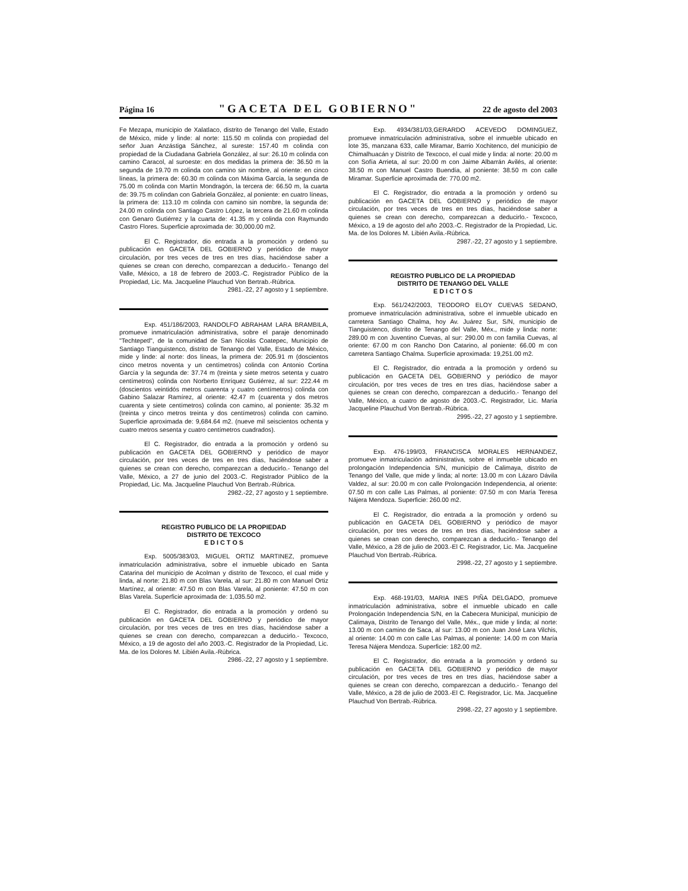Página 16 "GACETA DEL GOBIERNO" 22 de agosto del 2003
Fe Mezapa, municipio de Xalatlaco, distrito de Tenango del Valle, Estado de México, mide y linde: al norte: 115.50 m colinda con propiedad del señor Juan Anzástiga Sánchez, al sureste: 157.40 m colinda con propiedad de la Ciudadana Gabriela González, al sur: 26.10 m colinda con camino Caracol, al suroeste: en dos medidas la primera de: 36.50 m la segunda de 19.70 m colinda con camino sin nombre, al oriente: en cinco líneas, la primera de: 60.30 m colinda con Máxima García, la segunda de 75.00 m colinda con Martín Mondragón, la tercera de: 66.50 m, la cuarta de: 39.75 m colindan con Gabriela González, al poniente: en cuatro líneas, la primera de: 113.10 m colinda con camino sin nombre, la segunda de: 24.00 m colinda con Santiago Castro López, la tercera de 21.60 m colinda con Genaro Gutiérrez y la cuarta de: 41.35 m y colinda con Raymundo Castro Flores. Superficie aproximada de: 30,000.00 m2.
El C. Registrador, dio entrada a la promoción y ordenó su publicación en GACETA DEL GOBIERNO y periódico de mayor circulación, por tres veces de tres en tres días, haciéndose saber a quienes se crean con derecho, comparezcan a deducirlo.- Tenango del Valle, México, a 18 de febrero de 2003.-C. Registrador Público de la Propiedad, Lic. Ma. Jacqueline Plauchud Von Bertrab.-Rúbrica.
2981.-22, 27 agosto y 1 septiembre.
Exp. 451/186/2003, RANDOLFO ABRAHAM LARA BRAMBILA, promueve inmatriculación administrativa, sobre el paraje denominado "Techtepetl", de la comunidad de San Nicolás Coatepec, Municipio de Santiago Tianguistenco, distrito de Tenango del Valle, Estado de México, mide y linde: al norte: dos líneas, la primera de: 205.91 m (doscientos cinco metros noventa y un centímetros) colinda con Antonio Cortina García y la segunda de: 37.74 m (treinta y siete metros setenta y cuatro centímetros) colinda con Norberto Enríquez Gutiérrez, al sur: 222.44 m (doscientos veintidós metros cuarenta y cuatro centímetros) colinda con Gabino Salazar Ramírez, al oriente: 42.47 m (cuarenta y dos metros cuarenta y siete centímetros) colinda con camino, al poniente: 35.32 m (treinta y cinco metros treinta y dos centímetros) colinda con camino. Superficie aproximada de: 9,684.64 m2. (nueve mil seiscientos ochenta y cuatro metros sesenta y cuatro centímetros cuadrados).
El C. Registrador, dio entrada a la promoción y ordenó su publicación en GACETA DEL GOBIERNO y periódico de mayor circulación, por tres veces de tres en tres días, haciéndose saber a quienes se crean con derecho, comparezcan a deducirlo.- Tenango del Valle, México, a 27 de junio del 2003.-C. Registrador Público de la Propiedad, Lic. Ma. Jacqueline Plauchud Von Bertrab.-Rúbrica.
2982.-22, 27 agosto y 1 septiembre.
REGISTRO PUBLICO DE LA PROPIEDAD
DISTRITO DE TEXCOCO
E D I C T O S
Exp. 5005/383/03, MIGUEL ORTIZ MARTINEZ, promueve inmatriculación administrativa, sobre el inmueble ubicado en Santa Catarina del municipio de Acolman y distrito de Texcoco, el cual mide y linda, al norte: 21.80 m con Blas Varela, al sur: 21.80 m con Manuel Ortiz Martínez, al oriente: 47.50 m con Blas Varela, al poniente: 47.50 m con Blas Varela. Superficie aproximada de: 1,035.50 m2.
El C. Registrador, dio entrada a la promoción y ordenó su publicación en GACETA DEL GOBIERNO y periódico de mayor circulación, por tres veces de tres en tres días, haciéndose saber a quienes se crean con derecho, comparezcan a deducirlo.- Texcoco, México, a 19 de agosto del año 2003.-C. Registrador de la Propiedad, Lic. Ma. de los Dolores M. Libién Avila.-Rúbrica.
2986.-22, 27 agosto y 1 septiembre.
Exp. 4934/381/03,GERARDO ACEVEDO DOMINGUEZ, promueve inmatriculación administrativa, sobre el inmueble ubicado en lote 35, manzana 633, calle Miramar, Barrio Xochitenco, del municipio de Chimalhuacán y Distrito de Texcoco, el cual mide y linda: al norte: 20.00 m con Sofía Arrieta, al sur: 20.00 m con Jaime Albarrán Avilés, al oriente: 38.50 m con Manuel Castro Buendía, al poniente: 38.50 m con calle Miramar. Superficie aproximada de: 770.00 m2.
El C. Registrador, dio entrada a la promoción y ordenó su publicación en GACETA DEL GOBIERNO y periódico de mayor circulación, por tres veces de tres en tres días, haciéndose saber a quienes se crean con derecho, comparezcan a deducirlo.- Texcoco, México, a 19 de agosto del año 2003.-C. Registrador de la Propiedad, Lic. Ma. de los Dolores M. Libién Avila.-Rúbrica.
2987.-22, 27 agosto y 1 septiembre.
REGISTRO PUBLICO DE LA PROPIEDAD
DISTRITO DE TENANGO DEL VALLE
E D I C T O S
Exp. 561/242/2003, TEODORO ELOY CUEVAS SEDANO, promueve inmatriculación administrativa, sobre el inmueble ubicado en carretera Santiago Chalma, hoy Av. Juárez Sur, S/N, municipio de Tianguistenco, distrito de Tenango del Valle, Méx., mide y linda: norte: 289.00 m con Juventino Cuevas, al sur: 290.00 m con familia Cuevas, al oriente: 67.00 m con Rancho Don Catarino, al poniente: 66.00 m con carretera Santiago Chalma. Superficie aproximada: 19,251.00 m2.
El C. Registrador, dio entrada a la promoción y ordenó su publicación en GACETA DEL GOBIERNO y periódico de mayor circulación, por tres veces de tres en tres días, haciéndose saber a quienes se crean con derecho, comparezcan a deducirlo.- Tenango del Valle, México, a cuatro de agosto de 2003.-C. Registrador, Lic. María Jacqueline Plauchud Von Bertrab.-Rúbrica.
2995.-22, 27 agosto y 1 septiembre.
Exp. 476-199/03, FRANCISCA MORALES HERNANDEZ, promueve inmatriculación administrativa, sobre el inmueble ubicado en prolongación Independencia S/N, municipio de Calimaya, distrito de Tenango del Valle, que mide y linda; al norte: 13.00 m con Lázaro Dávila Valdez, al sur: 20.00 m con calle Prolongación Independencia, al oriente: 07.50 m con calle Las Palmas, al poniente: 07.50 m con María Teresa Nájera Mendoza. Superficie: 260.00 m2.
El C. Registrador, dio entrada a la promoción y ordenó su publicación en GACETA DEL GOBIERNO y periódico de mayor circulación, por tres veces de tres en tres días, haciéndose saber a quienes se crean con derecho, comparezcan a deducirlo.- Tenango del Valle, México, a 28 de julio de 2003.-El C. Registrador, Lic. Ma. Jacqueline Plauchud Von Bertrab.-Rúbrica.
2998.-22, 27 agosto y 1 septiembre.
Exp. 468-191/03, MARIA INES PIÑA DELGADO, promueve inmatriculación administrativa, sobre el inmueble ubicado en calle Prolongación Independencia S/N, en la Cabecera Municipal, municipio de Calimaya, Distrito de Tenango del Valle, Méx., que mide y linda; al norte: 13.00 m con camino de Saca, al sur: 13.00 m con Juan José Lara Vilchis, al oriente: 14.00 m con calle Las Palmas, al poniente: 14.00 m con María Teresa Nájera Mendoza. Superficie: 182.00 m2.
El C. Registrador, dio entrada a la promoción y ordenó su publicación en GACETA DEL GOBIERNO y periódico de mayor circulación, por tres veces de tres en tres días, haciéndose saber a quienes se crean con derecho, comparezcan a deducirlo.- Tenango del Valle, México, a 28 de julio de 2003.-El C. Registrador, Lic. Ma. Jacqueline Plauchud Von Bertrab.-Rúbrica.
2998.-22, 27 agosto y 1 septiembre.